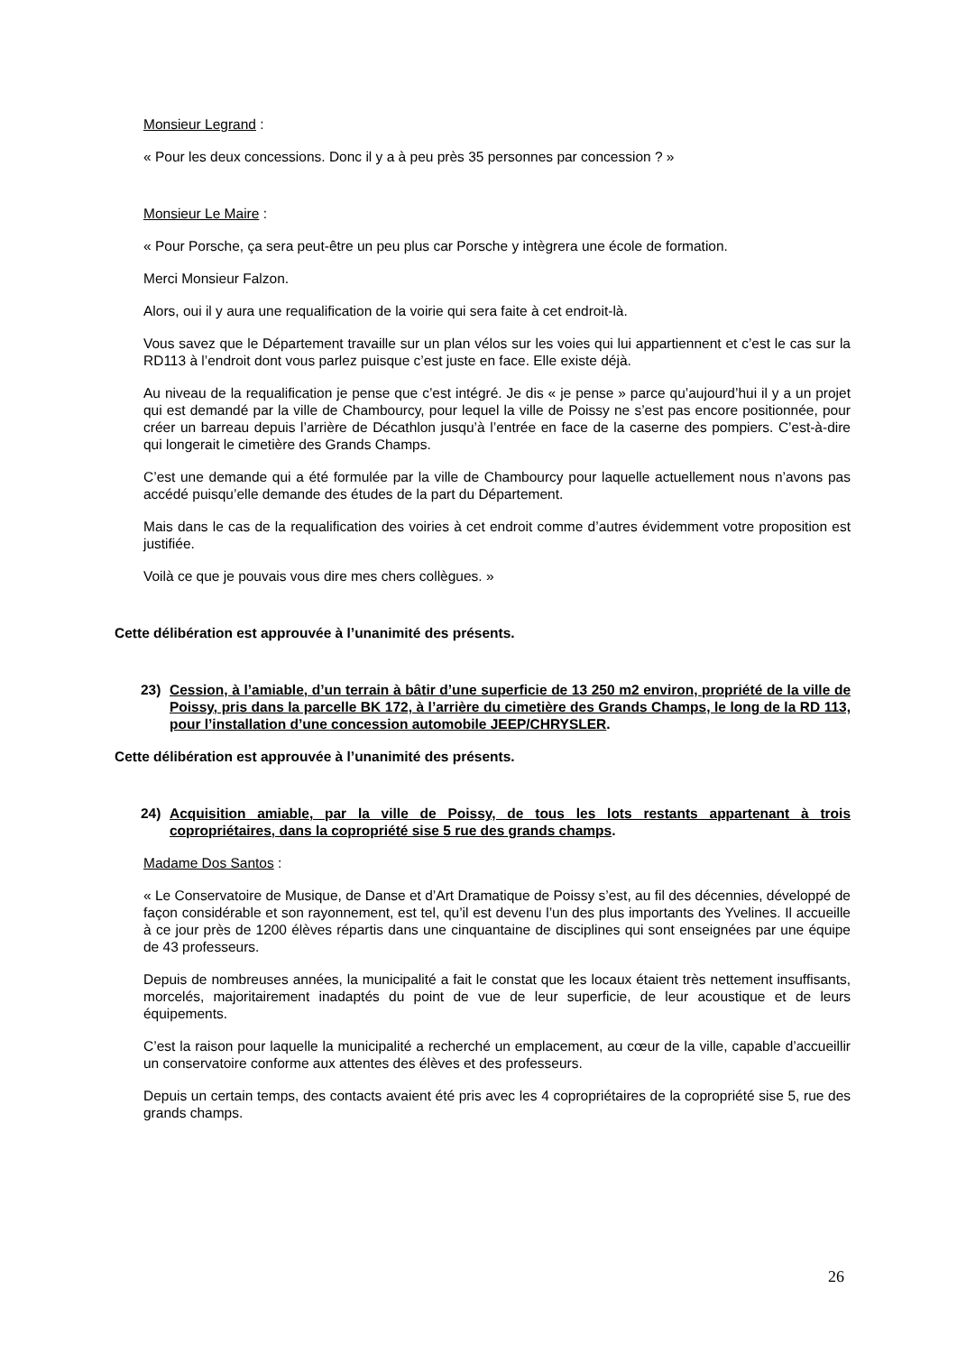Monsieur Legrand :
« Pour les deux concessions. Donc il y a à peu près 35 personnes par concession ? »
Monsieur Le Maire :
« Pour Porsche, ça sera peut-être un peu plus car Porsche y intègrera une école de formation.
Merci Monsieur Falzon.
Alors, oui il y aura une requalification de la voirie qui sera faite à cet endroit-là.
Vous savez que le Département travaille sur un plan vélos sur les voies qui lui appartiennent et c’est le cas sur la RD113 à l’endroit dont vous parlez puisque c’est juste en face. Elle existe déjà.
Au niveau de la requalification je pense que c’est intégré. Je dis « je pense » parce qu’aujourd’hui il y a un projet qui est demandé par la ville de Chambourcy, pour lequel la ville de Poissy ne s’est pas encore positionnée, pour créer un barreau depuis l’arrière de Décathlon jusqu’à l’entrée en face de la caserne des pompiers. C’est-à-dire qui longerait le cimetière des Grands Champs.
C’est une demande qui a été formulée par la ville de Chambourcy pour laquelle actuellement nous n’avons pas accédé puisqu’elle demande des études de la part du Département.
Mais dans le cas de la requalification des voiries à cet endroit comme d’autres évidemment votre proposition est justifiée.
Voilà ce que je pouvais vous dire mes chers collègues. »
Cette délibération est approuvée à l’unanimité des présents.
23) Cession, à l’amiable, d’un terrain à bâtir d’une superficie de 13 250 m2 environ, propriété de la ville de Poissy, pris dans la parcelle BK 172, à l’arrière du cimetière des Grands Champs, le long de la RD 113, pour l’installation d’une concession automobile JEEP/CHRYSLER.
Cette délibération est approuvée à l’unanimité des présents.
24) Acquisition amiable, par la ville de Poissy, de tous les lots restants appartenant à trois copropriétaires, dans la copropriété sise 5 rue des grands champs.
Madame Dos Santos :
« Le Conservatoire de Musique, de Danse et d’Art Dramatique de Poissy s’est, au fil des décennies, développé de façon considérable et son rayonnement, est tel, qu’il est devenu l’un des plus importants des Yvelines. Il accueille à ce jour près de 1200 élèves répartis dans une cinquantaine de disciplines qui sont enseignées par une équipe de 43 professeurs.
Depuis de nombreuses années, la municipalité a fait le constat que les locaux étaient très nettement insuffisants, morcelés, majoritairement inadaptés du point de vue de leur superficie, de leur acoustique et de leurs équipements.
C’est la raison pour laquelle la municipalité a recherché un emplacement, au cœur de la ville, capable d’accueillir un conservatoire conforme aux attentes des élèves et des professeurs.
Depuis un certain temps, des contacts avaient été pris avec les 4 copropriétaires de la copropriété sise 5, rue des grands champs.
26